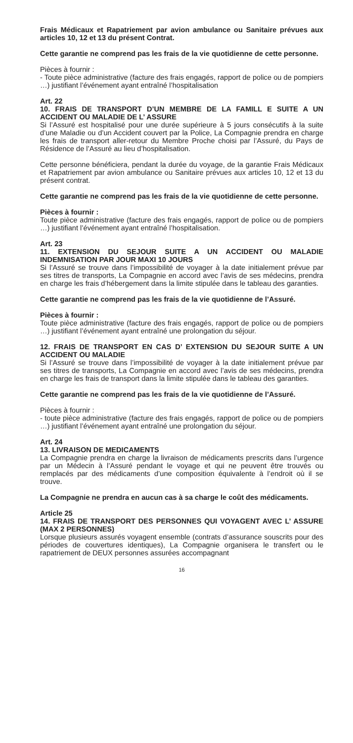Frais Médicaux et Rapatriement par avion ambulance ou Sanitaire prévues aux articles 10, 12 et 13 du présent Contrat.
Cette garantie ne comprend pas les frais de la vie quotidienne de cette personne.
Pièces à fournir :
- Toute pièce administrative (facture des frais engagés, rapport de police ou de pompiers …) justifiant l’événement ayant entraîné l’hospitalisation
Art. 22
10. FRAIS DE TRANSPORT D’UN MEMBRE DE LA FAMILL E SUITE A UN ACCIDENT OU MALADIE DE L’ ASSURE
Si l’Assuré est hospitalisé pour une durée supérieure à 5 jours consécutifs à la suite d’une Maladie ou d’un Accident couvert par la Police, La Compagnie prendra en charge les frais de transport aller-retour du Membre Proche choisi par l’Assuré, du Pays de Résidence de l’Assuré au lieu d’hospitalisation.
Cette personne bénéficiera, pendant la durée du voyage, de la garantie Frais Médicaux et Rapatriement par avion ambulance ou Sanitaire prévues aux articles 10, 12 et 13 du présent contrat.
Cette garantie ne comprend pas les frais de la vie quotidienne de cette personne.
Pièces à fournir :
Toute pièce administrative (facture des frais engagés, rapport de police ou de pompiers …) justifiant l’événement ayant entraîné l’hospitalisation.
Art. 23
11. EXTENSION DU SEJOUR SUITE A UN ACCIDENT OU MALADIE INDEMNISATION PAR JOUR MAXI 10 JOURS
Si l’Assuré se trouve dans l’impossibilité de voyager à la date initialement prévue par ses titres de transports, La Compagnie en accord avec l’avis de ses médecins, prendra en charge les frais d’hébergement dans la limite stipulée dans le tableau des garanties.
Cette garantie ne comprend pas les frais de la vie quotidienne de l’Assuré.
Pièces à fournir :
Toute pièce administrative (facture des frais engagés, rapport de police ou de pompiers …) justifiant l’événement ayant entraîné une prolongation du séjour.
12. FRAIS DE TRANSPORT EN CAS D’ EXTENSION DU SEJOUR SUITE A UN ACCIDENT OU MALADIE
Si l’Assuré se trouve dans l’impossibilité de voyager à la date initialement prévue par ses titres de transports, La Compagnie en accord avec l’avis de ses médecins, prendra en charge les frais de transport dans la limite stipulée dans le tableau des garanties.
Cette garantie ne comprend pas les frais de la vie quotidienne de l’Assuré.
Pièces à fournir :
- toute pièce administrative (facture des frais engagés, rapport de police ou de pompiers …) justifiant l’événement ayant entraîné une prolongation du séjour.
Art. 24
13. LIVRAISON DE MEDICAMENTS
La Compagnie prendra en charge la livraison de médicaments prescrits dans l’urgence par un Médecin à l’Assuré pendant le voyage et qui ne peuvent être trouvés ou remplacés par des médicaments d’une composition équivalente à l’endroit où il se trouve.
La Compagnie ne prendra en aucun cas à sa charge le coût des médicaments.
Article 25
14. FRAIS DE TRANSPORT DES PERSONNES QUI VOYAGENT AVEC L’ ASSURE (MAX 2 PERSONNES)
Lorsque plusieurs assurés voyagent ensemble (contrats d’assurance souscrits pour des périodes de couvertures identiques), La Compagnie organisera le transfert ou le rapatriement de DEUX personnes assurées accompagnant
16